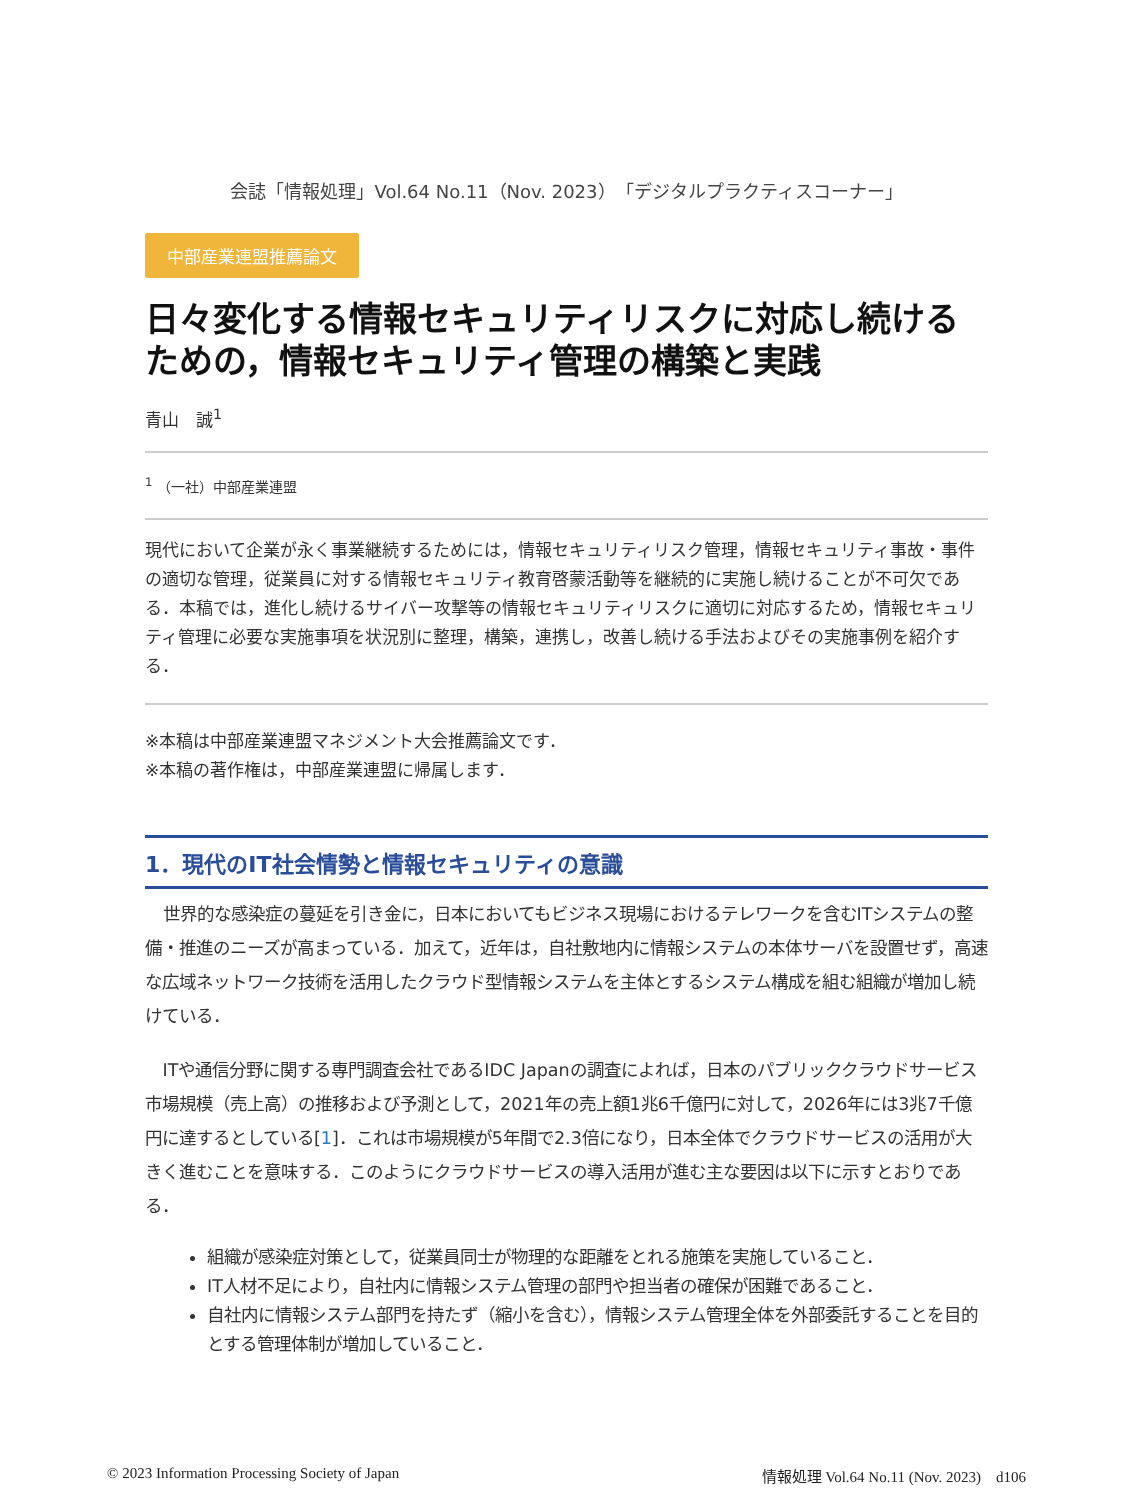会誌「情報処理」Vol.64 No.11（Nov. 2023）「デジタルプラクティスコーナー」
中部産業連盟推薦論文
日々変化する情報セキュリティリスクに対応し続けるための，情報セキュリティ管理の構築と実践
青山　誠<sup>1</sup>
<sup>1</sup> （一社）中部産業連盟
現代において企業が永く事業継続するためには，情報セキュリティリスク管理，情報セキュリティ事故・事件の適切な管理，従業員に対する情報セキュリティ教育啓蒙活動等を継続的に実施し続けることが不可欠である．本稿では，進化し続けるサイバー攻撃等の情報セキュリティリスクに適切に対応するため，情報セキュリティ管理に必要な実施事項を状況別に整理，構築，連携し，改善し続ける手法およびその実施事例を紹介する．
※本稿は中部産業連盟マネジメント大会推薦論文です．
※本稿の著作権は，中部産業連盟に帰属します．
1．現代のIT社会情勢と情報セキュリティの意識
世界的な感染症の蔓延を引き金に，日本においてもビジネス現場におけるテレワークを含むITシステムの整備・推進のニーズが高まっている．加えて，近年は，自社敷地内に情報システムの本体サーバを設置せず，高速な広域ネットワーク技術を活用したクラウド型情報システムを主体とするシステム構成を組む組織が増加し続けている．
ITや通信分野に関する専門調査会社であるIDC Japanの調査によれば，日本のパブリッククラウドサービス市場規模（売上高）の推移および予測として，2021年の売上額1兆6千億円に対して，2026年には3兆7千億円に達するとしている[1]．これは市場規模が5年間で2.3倍になり，日本全体でクラウドサービスの活用が大きく進むことを意味する．このようにクラウドサービスの導入活用が進む主な要因は以下に示すとおりである．
組織が感染症対策として，従業員同士が物理的な距離をとれる施策を実施していること．
IT人材不足により，自社内に情報システム管理の部門や担当者の確保が困難であること．
自社内に情報システム部門を持たず（縮小を含む），情報システム管理全体を外部委託することを目的とする管理体制が増加していること．
© 2023 Information Processing Society of Japan
情報処理 Vol.64 No.11 (Nov. 2023)　d106